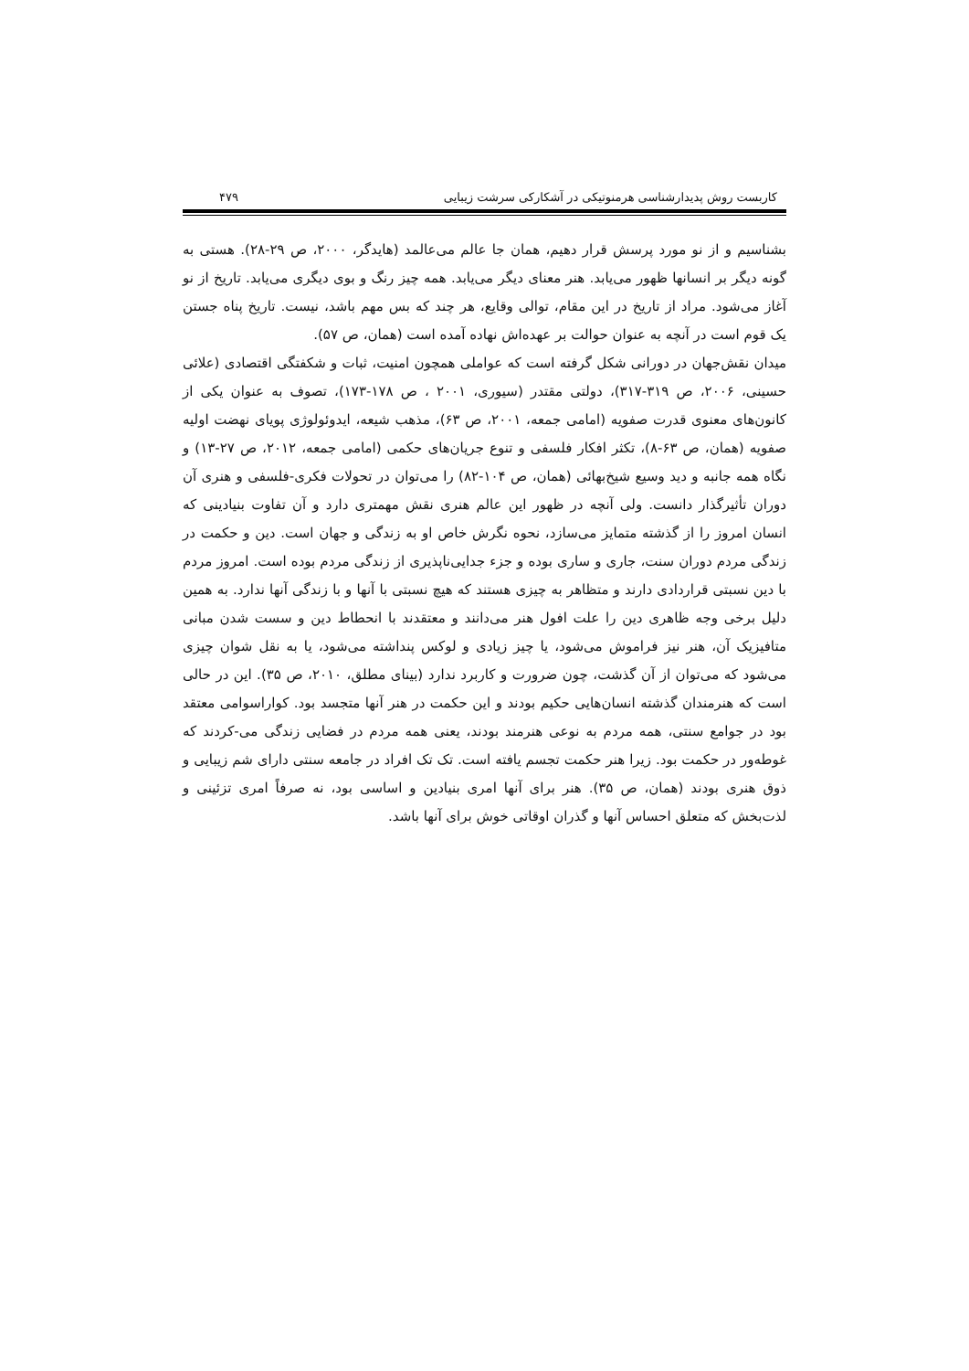کاربست روش پدیدارشناسی هرمنوتیکی در آشکارکی سرشت زیبایی ۴۷۹
بشناسیم و از نو مورد پرسش قرار دهیم، همان جا عالم می‌عالمد (هایدگر، ۲۰۰۰، ص ۲۹-۲۸). هستی به گونه دیگر بر انسانها ظهور می‌یابد. هنر معنای دیگر می‌یابد. همه چیز رنگ و بوی دیگری می‌یابد. تاریخ از نو آغاز می‌شود. مراد از تاریخ در این مقام، توالی وقایع، هر چند که بس مهم باشد، نیست. تاریخ پناه جستن یک قوم است در آنچه به عنوان حوالت بر عهده‌اش نهاده آمده است (همان، ص ۵۷).
میدان نقش‌جهان در دورانی شکل گرفته است که عواملی همچون امنیت، ثبات و شکفتگی اقتصادی (علائی حسینی، ۲۰۰۶، ص ۳۱۹-۳۱۷)، دولتی مقتدر (سیوری، ۲۰۰۱ ، ص ۱۷۸-۱۷۳)، تصوف به عنوان یکی از کانون‌های معنوی قدرت صفویه (امامی جمعه، ۲۰۰۱، ص ۶۳)، مذهب شیعه، ایدوئولوژی پویای نهضت اولیه صفویه (همان، ص ۶۳-۸)، تکثر افکار فلسفی و تنوع جریان‌های حکمی (امامی جمعه، ۲۰۱۲، ص ۲۷-۱۳) و نگاه همه جانبه و دید وسیع شیخ‌بهائی (همان، ص ۱۰۴-۸۲) را می‌توان در تحولات فکری-فلسفی و هنری آن دوران تأثیرگذار دانست. ولی آنچه در ظهور این عالم هنری نقش مهمتری دارد و آن تفاوت بنیادینی که انسان امروز را از گذشته متمایز می‌سازد، نحوه نگرش خاص او به زندگی و جهان است. دین و حکمت در زندگی مردم دوران سنت، جاری و ساری بوده و جزء جدایی‌ناپذیری از زندگی مردم بوده است. امروز مردم با دین نسبتی قراردادی دارند و متظاهر به چیزی هستند که هیچ نسبتی با آنها و با زندگی آنها ندارد. به همین دلیل برخی وجه ظاهری دین را علت افول هنر می‌دانند و معتقدند با انحطاط دین و سست شدن مبانی متافیزیک آن، هنر نیز فراموش می‌شود، یا چیز زیادی و لوکس پنداشته می‌شود، یا به نقل شوان چیزی می‌شود که می‌توان از آن گذشت، چون ضرورت و کاربرد ندارد (بینای مطلق، ۲۰۱۰، ص ۳۵). این در حالی است که هنرمندان گذشته انسان‌هایی حکیم بودند و این حکمت در هنر آنها متجسد بود. کواراسوامی معتقد بود در جوامع سنتی، همه مردم به نوعی هنرمند بودند، یعنی همه مردم در فضایی زندگی می-کردند که غوطه‌ور در حکمت بود. زیرا هنر حکمت تجسم یافته است. تک تک افراد در جامعه سنتی دارای شم زیبایی و ذوق هنری بودند (همان، ص ۳۵). هنر برای آنها امری بنیادین و اساسی بود، نه صرفاً امری تزئینی و لذت‌بخش که متعلق احساس آنها و گذران اوقاتی خوش برای آنها باشد.